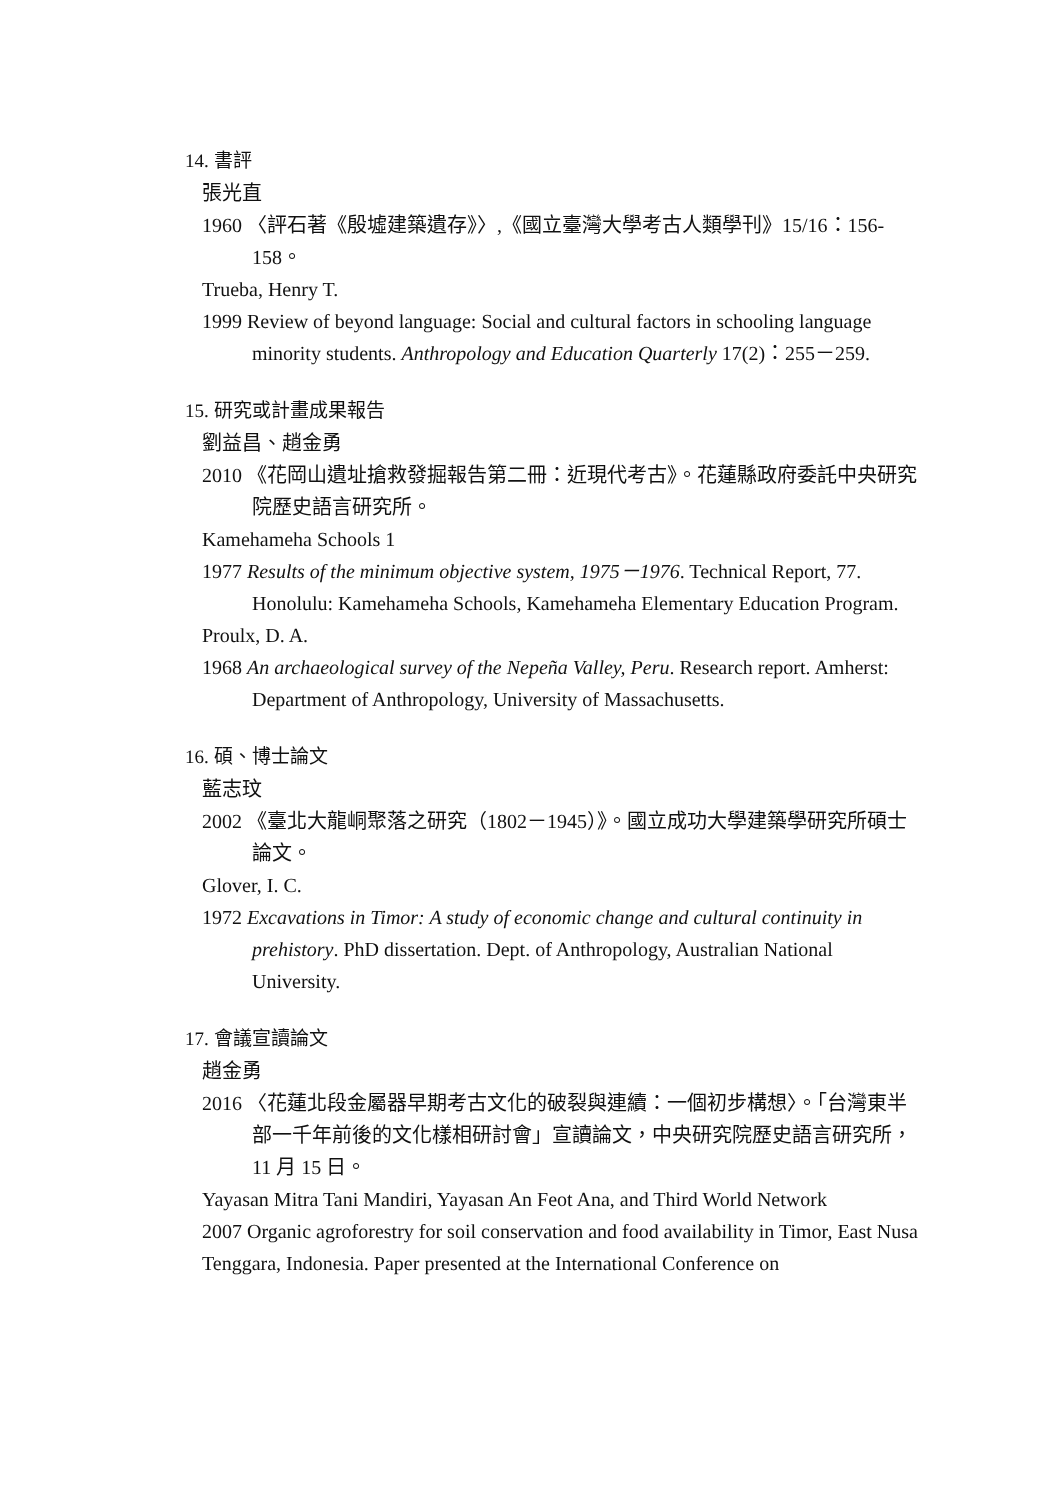14. 書評
張光直
1960 〈評石著《殷墟建築遺存》〉,《國立臺灣大學考古人類學刊》15/16：156-158。
Trueba, Henry T.
1999 Review of beyond language: Social and cultural factors in schooling language minority students. Anthropology and Education Quarterly 17(2)：255－259.
15. 研究或計畫成果報告
劉益昌、趙金勇
2010 《花岡山遺址搶救發掘報告第二冊：近現代考古》。花蓮縣政府委託中央研究院歷史語言研究所。
Kamehameha Schools 1
1977 Results of the minimum objective system, 1975－1976. Technical Report, 77. Honolulu: Kamehameha Schools, Kamehameha Elementary Education Program.
Proulx, D. A.
1968 An archaeological survey of the Nepeña Valley, Peru. Research report. Amherst: Department of Anthropology, University of Massachusetts.
16. 碩、博士論文
藍志玟
2002 《臺北大龍峒聚落之研究（1802－1945）》。國立成功大學建築學研究所碩士論文。
Glover, I. C.
1972 Excavations in Timor: A study of economic change and cultural continuity in prehistory. PhD dissertation. Dept. of Anthropology, Australian National University.
17. 會議宣讀論文
趙金勇
2016 〈花蓮北段金屬器早期考古文化的破裂與連續：一個初步構想〉。「台灣東半部一千年前後的文化樣相研討會」宣讀論文，中央研究院歷史語言研究所，11 月 15 日。
Yayasan Mitra Tani Mandiri, Yayasan An Feot Ana, and Third World Network
2007 Organic agroforestry for soil conservation and food availability in Timor, East Nusa Tenggara, Indonesia. Paper presented at the International Conference on